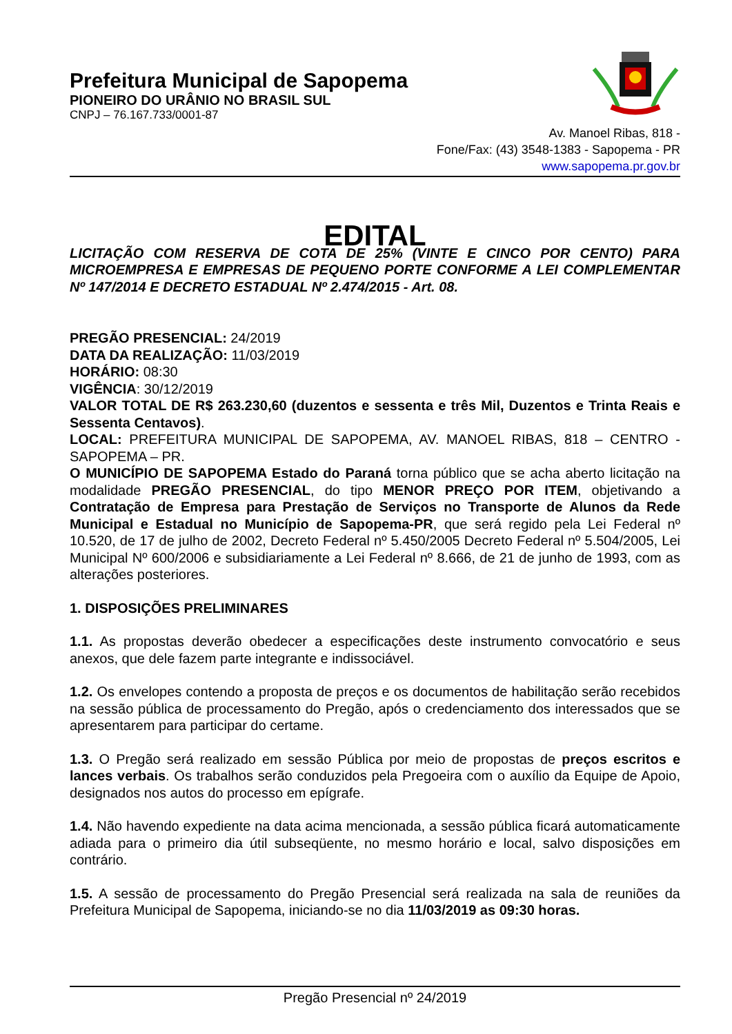Prefeitura Municipal de Sapopema
PIONEIRO DO URÂNIO NO BRASIL SUL
CNPJ – 76.167.733/0001-87
Av. Manoel Ribas, 818 -
Fone/Fax: (43) 3548-1383 - Sapopema - PR
www.sapopema.pr.gov.br
EDITAL
LICITAÇÃO COM RESERVA DE COTA DE 25% (VINTE E CINCO POR CENTO) PARA MICROEMPRESA E EMPRESAS DE PEQUENO PORTE CONFORME A LEI COMPLEMENTAR Nº 147/2014 E DECRETO ESTADUAL Nº 2.474/2015 - Art. 08.
PREGÃO PRESENCIAL: 24/2019
DATA DA REALIZAÇÃO: 11/03/2019
HORÁRIO: 08:30
VIGÊNCIA: 30/12/2019
VALOR TOTAL DE R$ 263.230,60 (duzentos e sessenta e três Mil, Duzentos e Trinta Reais e Sessenta Centavos).
LOCAL: PREFEITURA MUNICIPAL DE SAPOPEMA, AV. MANOEL RIBAS, 818 – CENTRO - SAPOPEMA – PR.
O MUNICÍPIO DE SAPOPEMA Estado do Paraná torna público que se acha aberto licitação na modalidade PREGÃO PRESENCIAL, do tipo MENOR PREÇO POR ITEM, objetivando a Contratação de Empresa para Prestação de Serviços no Transporte de Alunos da Rede Municipal e Estadual no Município de Sapopema-PR, que será regido pela Lei Federal nº 10.520, de 17 de julho de 2002, Decreto Federal nº 5.450/2005 Decreto Federal nº 5.504/2005, Lei Municipal Nº 600/2006 e subsidiariamente a Lei Federal nº 8.666, de 21 de junho de 1993, com as alterações posteriores.
1. DISPOSIÇÕES PRELIMINARES
1.1. As propostas deverão obedecer a especificações deste instrumento convocatório e seus anexos, que dele fazem parte integrante e indissociável.
1.2. Os envelopes contendo a proposta de preços e os documentos de habilitação serão recebidos na sessão pública de processamento do Pregão, após o credenciamento dos interessados que se apresentarem para participar do certame.
1.3. O Pregão será realizado em sessão Pública por meio de propostas de preços escritos e lances verbais. Os trabalhos serão conduzidos pela Pregoeira com o auxílio da Equipe de Apoio, designados nos autos do processo em epígrafe.
1.4. Não havendo expediente na data acima mencionada, a sessão pública ficará automaticamente adiada para o primeiro dia útil subseqüente, no mesmo horário e local, salvo disposições em contrário.
1.5. A sessão de processamento do Pregão Presencial será realizada na sala de reuniões da Prefeitura Municipal de Sapopema, iniciando-se no dia 11/03/2019 as 09:30 horas.
Pregão Presencial nº 24/2019